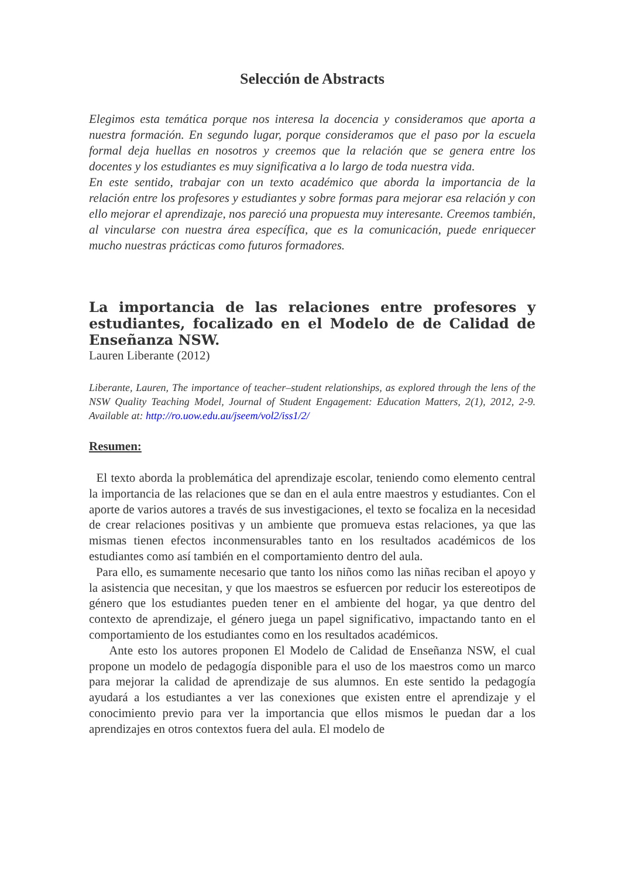Selección de Abstracts
Elegimos esta temática porque nos interesa la docencia y consideramos que aporta a nuestra formación. En segundo lugar, porque consideramos que el paso por la escuela formal deja huellas en nosotros y creemos que la relación que se genera entre los docentes y los estudiantes es muy significativa a lo largo de toda nuestra vida.
En este sentido, trabajar con un texto académico que aborda la importancia de la relación entre los profesores y estudiantes y sobre formas para mejorar esa relación y con ello mejorar el aprendizaje, nos pareció una propuesta muy interesante. Creemos también, al vincularse con nuestra área específica, que es la comunicación, puede enriquecer mucho nuestras prácticas como futuros formadores.
La importancia de las relaciones entre profesores y estudiantes, focalizado en el Modelo de de Calidad de Enseñanza NSW.
Lauren Liberante (2012)
Liberante, Lauren, The importance of teacher–student relationships, as explored through the lens of the NSW Quality Teaching Model, Journal of Student Engagement: Education Matters, 2(1), 2012, 2-9. Available at: http://ro.uow.edu.au/jseem/vol2/iss1/2/
Resumen:
El texto aborda la problemática del aprendizaje escolar, teniendo como elemento central la importancia de las relaciones que se dan en el aula entre maestros y estudiantes. Con el aporte de varios autores a través de sus investigaciones, el texto se focaliza en la necesidad de crear relaciones positivas y un ambiente que promueva estas relaciones, ya que las mismas tienen efectos inconmensurables tanto en los resultados académicos de los estudiantes como así también en el comportamiento dentro del aula.
Para ello, es sumamente necesario que tanto los niños como las niñas reciban el apoyo y la asistencia que necesitan, y que los maestros se esfuercen por reducir los estereotipos de género que los estudiantes pueden tener en el ambiente del hogar, ya que dentro del contexto de aprendizaje, el género juega un papel significativo, impactando tanto en el comportamiento de los estudiantes como en los resultados académicos.
Ante esto los autores proponen El Modelo de Calidad de Enseñanza NSW, el cual propone un modelo de pedagogía disponible para el uso de los maestros como un marco para mejorar la calidad de aprendizaje de sus alumnos. En este sentido la pedagogía ayudará a los estudiantes a ver las conexiones que existen entre el aprendizaje y el conocimiento previo para ver la importancia que ellos mismos le puedan dar a los aprendizajes en otros contextos fuera del aula. El modelo de